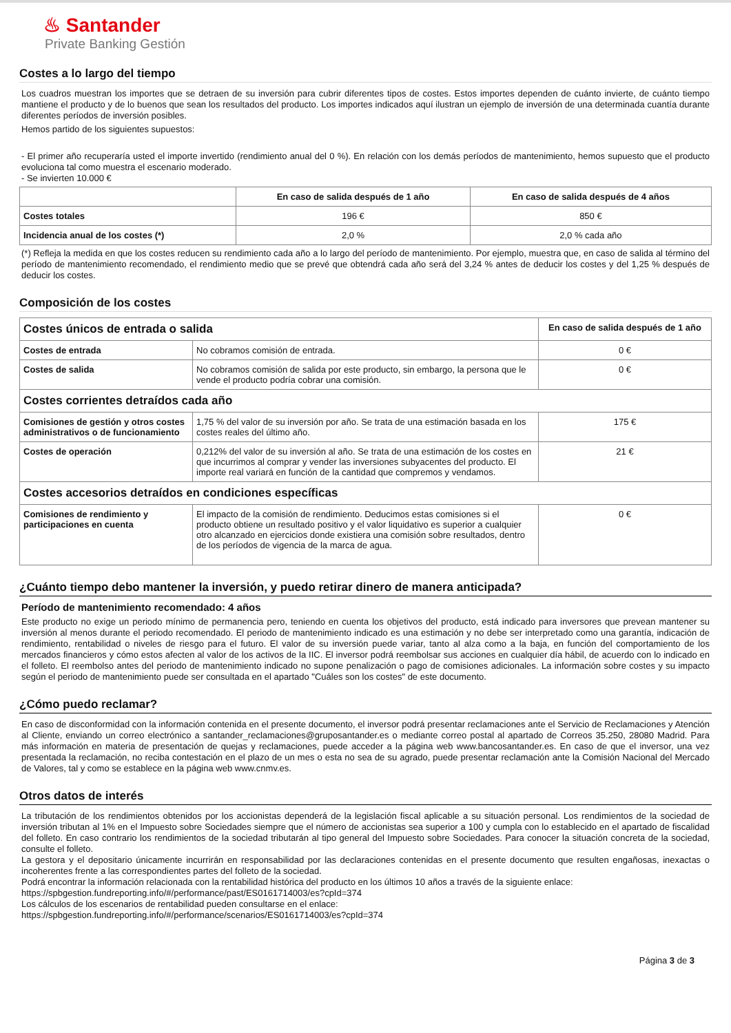♨ Santander
Private Banking Gestión
Costes a lo largo del tiempo
Los cuadros muestran los importes que se detraen de su inversión para cubrir diferentes tipos de costes. Estos importes dependen de cuánto invierte, de cuánto tiempo mantiene el producto y de lo buenos que sean los resultados del producto. Los importes indicados aquí ilustran un ejemplo de inversión de una determinada cuantía durante diferentes períodos de inversión posibles.
Hemos partido de los siguientes supuestos:
- El primer año recuperaría usted el importe invertido (rendimiento anual del 0 %). En relación con los demás períodos de mantenimiento, hemos supuesto que el producto evoluciona tal como muestra el escenario moderado.
- Se invierten 10.000 €
| | En caso de salida después de 1 año | En caso de salida después de 4 años |
| --- | --- | --- |
| Costes totales | 196 € | 850 € |
| Incidencia anual de los costes (*) | 2,0 % | 2,0 % cada año |
(*) Refleja la medida en que los costes reducen su rendimiento cada año a lo largo del período de mantenimiento. Por ejemplo, muestra que, en caso de salida al término del período de mantenimiento recomendado, el rendimiento medio que se prevé que obtendrá cada año será del 3,24 % antes de deducir los costes y del 1,25 % después de deducir los costes.
Composición de los costes
| Costes únicos de entrada o salida | | En caso de salida después de 1 año |
| Costes de entrada | No cobramos comisión de entrada. | 0 € |
| Costes de salida | No cobramos comisión de salida por este producto, sin embargo, la persona que le vende el producto podría cobrar una comisión. | 0 € |
| Costes corrientes detraídos cada año | | |
| Comisiones de gestión y otros costes administrativos o de funcionamiento | 1,75 % del valor de su inversión por año. Se trata de una estimación basada en los costes reales del último año. | 175 € |
| Costes de operación | 0,212% del valor de su inversión al año. Se trata de una estimación de los costes en que incurrimos al comprar y vender las inversiones subyacentes del producto. El importe real variará en función de la cantidad que compremos y vendamos. | 21 € |
| Costes accesorios detraídos en condiciones específicas | | |
| Comisiones de rendimiento y participaciones en cuenta | El impacto de la comisión de rendimiento. Deducimos estas comisiones si el producto obtiene un resultado positivo y el valor liquidativo es superior a cualquier otro alcanzado en ejercicios donde existiera una comisión sobre resultados, dentro de los períodos de vigencia de la marca de agua. | 0 € |
¿Cuánto tiempo debo mantener la inversión, y puedo retirar dinero de manera anticipada?
Período de mantenimiento recomendado: 4 años
Este producto no exige un periodo mínimo de permanencia pero, teniendo en cuenta los objetivos del producto, está indicado para inversores que prevean mantener su inversión al menos durante el periodo recomendado. El periodo de mantenimiento indicado es una estimación y no debe ser interpretado como una garantía, indicación de rendimiento, rentabilidad o niveles de riesgo para el futuro. El valor de su inversión puede variar, tanto al alza como a la baja, en función del comportamiento de los mercados financieros y cómo estos afecten al valor de los activos de la IIC. El inversor podrá reembolsar sus acciones en cualquier día hábil, de acuerdo con lo indicado en el folleto. El reembolso antes del periodo de mantenimiento indicado no supone penalización o pago de comisiones adicionales. La información sobre costes y su impacto según el periodo de mantenimiento puede ser consultada en el apartado "Cuáles son los costes" de este documento.
¿Cómo puedo reclamar?
En caso de disconformidad con la información contenida en el presente documento, el inversor podrá presentar reclamaciones ante el Servicio de Reclamaciones y Atención al Cliente, enviando un correo electrónico a santander_reclamaciones@gruposantander.es o mediante correo postal al apartado de Correos 35.250, 28080 Madrid. Para más información en materia de presentación de quejas y reclamaciones, puede acceder a la página web www.bancosantander.es. En caso de que el inversor, una vez presentada la reclamación, no reciba contestación en el plazo de un mes o esta no sea de su agrado, puede presentar reclamación ante la Comisión Nacional del Mercado de Valores, tal y como se establece en la página web www.cnmv.es.
Otros datos de interés
La tributación de los rendimientos obtenidos por los accionistas dependerá de la legislación fiscal aplicable a su situación personal. Los rendimientos de la sociedad de inversión tributan al 1% en el Impuesto sobre Sociedades siempre que el número de accionistas sea superior a 100 y cumpla con lo establecido en el apartado de fiscalidad del folleto. En caso contrario los rendimientos de la sociedad tributarán al tipo general del Impuesto sobre Sociedades. Para conocer la situación concreta de la sociedad, consulte el folleto.
La gestora y el depositario únicamente incurrirán en responsabilidad por las declaraciones contenidas en el presente documento que resulten engañosas, inexactas o incoherentes frente a las correspondientes partes del folleto de la sociedad.
Podrá encontrar la información relacionada con la rentabilidad histórica del producto en los últimos 10 años a través de la siguiente enlace:
https://spbgestion.fundreporting.info/#/performance/past/ES0161714003/es?cpId=374
Los cálculos de los escenarios de rentabilidad pueden consultarse en el enlace:
https://spbgestion.fundreporting.info/#/performance/scenarios/ES0161714003/es?cpId=374
Página 3 de 3